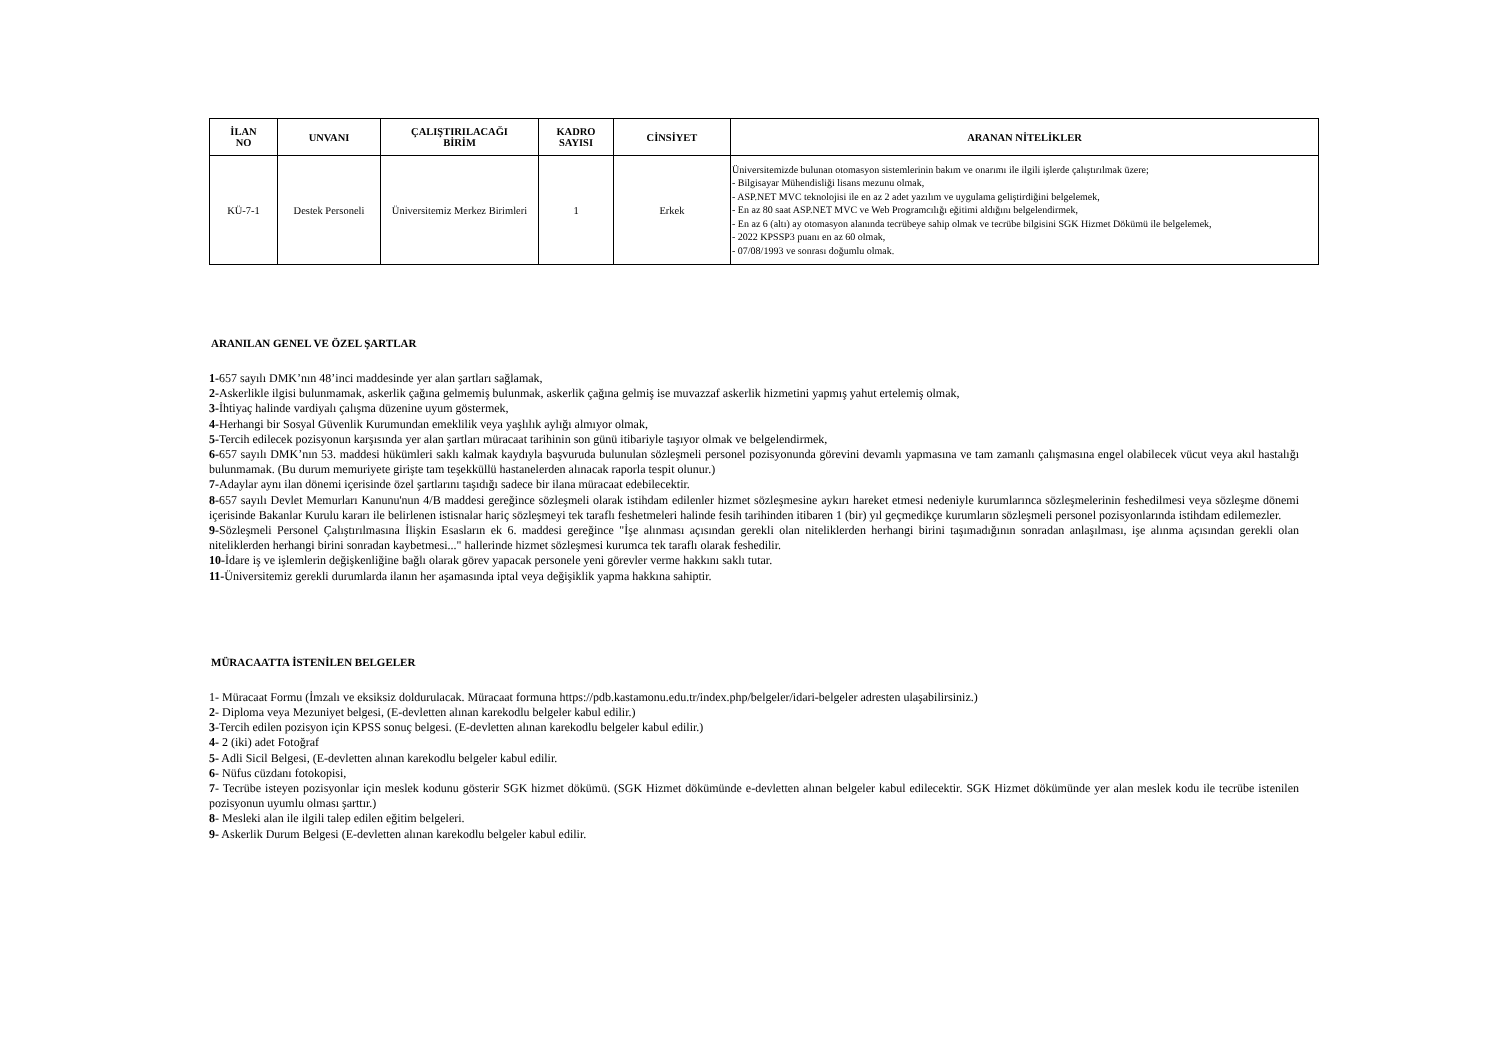| İLAN NO | UNVANI | ÇALIŞTIRILACAĞI BİRİM | KADRO SAYISI | CİNSİYET | ARANAN NİTELİKLER |
| --- | --- | --- | --- | --- | --- |
| KÜ-7-1 | Destek Personeli | Üniversitemiz Merkez Birimleri | 1 | Erkek | Üniversitemizde bulunan otomasyon sistemlerinin bakım ve onarımı ile ilgili işlerde çalıştırılmak üzere; - Bilgisayar Mühendisliği lisans mezunu olmak, - ASP.NET MVC teknolojisi ile en az 2 adet yazılım ve uygulama geliştirdiğini belgelemek, - En az 80 saat ASP.NET MVC ve Web Programcılığı eğitimi aldığını belgelendirmek, - En az 6 (altı) ay otomasyon alanında tecrübeye sahip olmak ve tecrübe bilgisini SGK Hizmet Dökümü ile belgelemek, - 2022 KPSSP3 puanı en az 60 olmak, - 07/08/1993 ve sonrası doğumlu olmak. |
ARANILAN GENEL VE ÖZEL ŞARTLAR
1-657 sayılı DMK’nın 48’inci maddesinde yer alan şartları sağlamak,
2-Askerlikle ilgisi bulunmamak, askerlik çağına gelmemiş bulunmak, askerlik çağına gelmiş ise muvazzaf askerlik hizmetini yapmış yahut ertelemiş olmak,
3-İhtiyaç halinde vardiyalı çalışma düzenine uyum göstermek,
4-Herhangi bir Sosyal Güvenlik Kurumundan emeklilik veya yaşlılık aylığı almıyor olmak,
5-Tercih edilecek pozisyonun karşısında yer alan şartları müracaat tarihinin son günü itibariyle taşıyor olmak ve belgelendirmek,
6-657 sayılı DMK’nın 53. maddesi hükümleri saklı kalmak kaydıyla başvuruda bulunulan sözleşmeli personel pozisyonunda görevini devamlı yapmasına ve tam zamanlı çalışmasına engel olabilecek vücut veya akıl hastalığı bulunmamak. (Bu durum memuriyete girişte tam teşekküllü hastanelerden alınacak raporla tespit olunur.)
7-Adaylar aynı ilan dönemi içerisinde özel şartlarını taşıdığı sadece bir ilana müracaat edebilecektir.
8-657 sayılı Devlet Memurları Kanunu'nun 4/B maddesi gereğince sözleşmeli olarak istihdam edilenler hizmet sözleşmesine aykırı hareket etmesi nedeniyle kurumlarınca sözleşmelerinin feshedilmesi veya sözleşme dönemi içerisinde Bakanlar Kurulu kararı ile belirlenen istisnalar hariç sözleşmeyi tek taraflı feshetmeleri halinde fesih tarihinden itibaren 1 (bir) yıl geçmedikçe kurumların sözleşmeli personel pozisyonlarında istihdam edilemezler.
9-Sözleşmeli Personel Çalıştırılmasına İlişkin Esasların ek 6. maddesi gereğince "İşe alınması açısından gerekli olan niteliklerden herhangi birini taşımadığının sonradan anlaşılması, işe alınma açısından gerekli olan niteliklerden herhangi birini sonradan kaybetmesi..." hallerinde hizmet sözleşmesi kurumca tek taraflı olarak feshedilir.
10-İdare iş ve işlemlerin değişkenliğine bağlı olarak görev yapacak personele yeni görevler verme hakkını saklı tutar.
11-Üniversitemiz gerekli durumlarda ilanın her aşamasında iptal veya değişiklik yapma hakkına sahiptir.
MÜRACAATTA İSTENİLEN BELGELER
1- Müracaat Formu (İmzalı ve eksiksiz doldurulacak. Müracaat formuna https://pdb.kastamonu.edu.tr/index.php/belgeler/idari-belgeler adresten ulaşabilirsiniz.)
2- Diploma veya Mezuniyet belgesi, (E-devletten alınan karekodlu belgeler kabul edilir.)
3-Tercih edilen pozisyon için KPSS sonuç belgesi. (E-devletten alınan karekodlu belgeler kabul edilir.)
4- 2 (iki) adet Fotoğraf
5- Adli Sicil Belgesi, (E-devletten alınan karekodlu belgeler kabul edilir.
6- Nüfus cüzdanı fotokopisi,
7- Tecrübe isteyen pozisyonlar için meslek kodunu gösterir SGK hizmet dökümü. (SGK Hizmet dökümünde e-devletten alınan belgeler kabul edilecektir. SGK Hizmet dökümünde yer alan meslek kodu ile tecrübe istenilen pozisyonun uyumlu olması şarttır.)
8- Mesleki alan ile ilgili talep edilen eğitim belgeleri.
9- Askerlik Durum Belgesi (E-devletten alınan karekodlu belgeler kabul edilir.